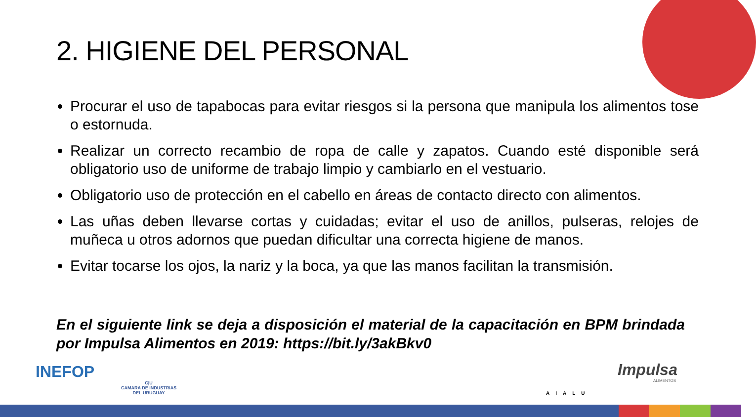2. HIGIENE DEL PERSONAL
Procurar el uso de tapabocas para evitar riesgos si la persona que manipula los alimentos tose o estornuda.
Realizar un correcto recambio de ropa de calle y zapatos. Cuando esté disponible será obligatorio uso de uniforme de trabajo limpio y cambiarlo en el vestuario.
Obligatorio uso de protección en el cabello en áreas de contacto directo con alimentos.
Las uñas deben llevarse cortas y cuidadas; evitar el uso de anillos, pulseras, relojes de muñeca u otros adornos que puedan dificultar una correcta higiene de manos.
Evitar tocarse los ojos, la nariz y la boca, ya que las manos facilitan la transmisión.
En el siguiente link se deja a disposición el material de la capacitación en BPM brindada por Impulsa Alimentos en 2019: https://bit.ly/3akBkv0
INEFOP
C|U
CAMARA DE INDUSTRIAS
DEL URUGUAY
AIALU
Impulsa
ALIMENTOS